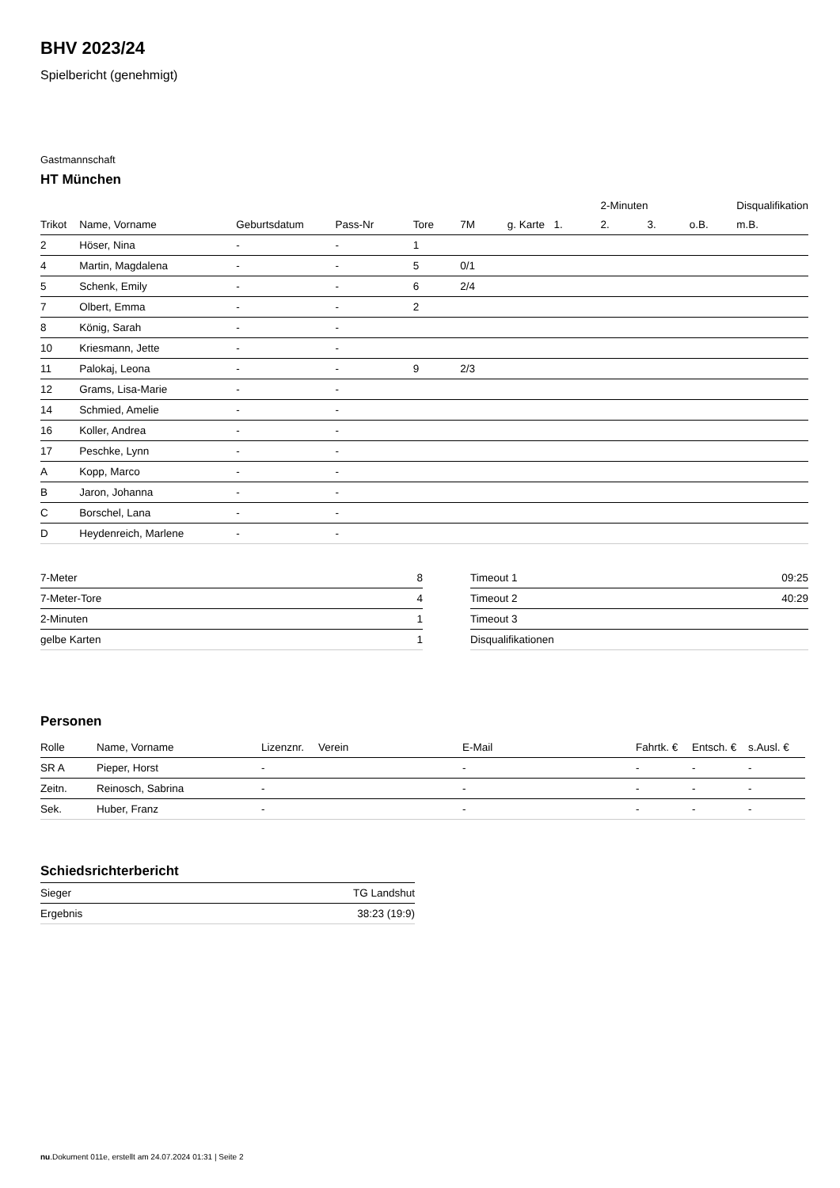BHV 2023/24
Spielbericht (genehmigt)
Gastmannschaft
HT München
| | | | | | | | | 2-Minuten | | | Disqualifikation |
| --- | --- | --- | --- | --- | --- | --- | --- | --- | --- | --- | --- |
| Trikot | Name, Vorname | Geburtsdatum | Pass-Nr | Tore | 7M | g. Karte | 1. | 2. | 3. | o.B. | m.B. |
| 2 | Höser, Nina | - | - | 1 | | | | | | | |
| 4 | Martin, Magdalena | - | - | 5 | 0/1 | | | | | | |
| 5 | Schenk, Emily | - | - | 6 | 2/4 | | | | | | |
| 7 | Olbert, Emma | - | - | 2 | | | | | | | |
| 8 | König, Sarah | - | - | | | | | | | | |
| 10 | Kriesmann, Jette | - | - | | | | | | | | |
| 11 | Palokaj, Leona | - | - | 9 | 2/3 | | | | | | |
| 12 | Grams, Lisa-Marie | - | - | | | | | | | | |
| 14 | Schmied, Amelie | - | - | | | | | | | | |
| 16 | Koller, Andrea | - | - | | | | | | | | |
| 17 | Peschke, Lynn | - | - | | | | | | | | |
| A | Kopp, Marco | - | - | | | | | | | | |
| B | Jaron, Johanna | - | - | | | | | | | | |
| C | Borschel, Lana | - | - | | | | | | | | |
| D | Heydenreich, Marlene | - | - | | | | | | | | |
| 7-Meter | 8 |
| 7-Meter-Tore | 4 |
| 2-Minuten | 1 |
| gelbe Karten | 1 |
| Timeout 1 | 09:25 |
| Timeout 2 | 40:29 |
| Timeout 3 | |
| Disqualifikationen | |
Personen
| Rolle | Name, Vorname | Lizenznr. | Verein | E-Mail | Fahrtk. € | Entsch. € | s.Ausl. € |
| --- | --- | --- | --- | --- | --- | --- | --- |
| SR A | Pieper, Horst | - | | - | - | - | - |
| Zeitn. | Reinosch, Sabrina | - | | - | - | - | - |
| Sek. | Huber, Franz | - | | - | - | - | - |
Schiedsrichterbericht
| Sieger | TG Landshut |
| Ergebnis | 38:23 (19:9) |
nu.Dokument 011e, erstellt am 24.07.2024 01:31 | Seite 2